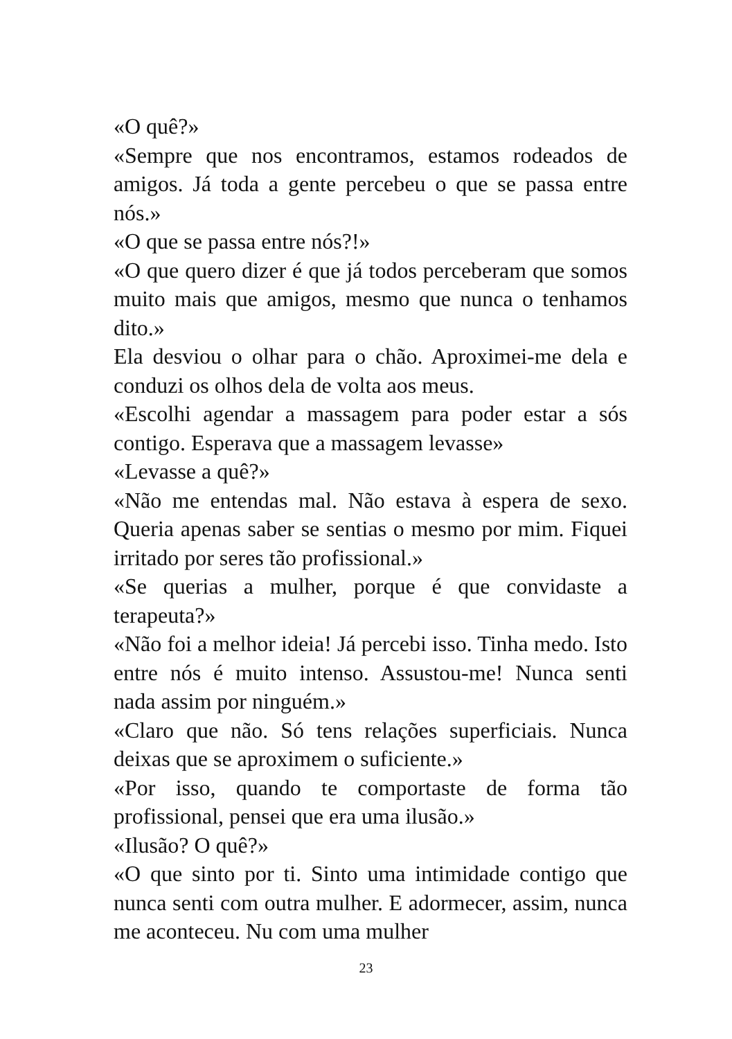«O quê?»
«Sempre que nos encontramos, estamos rodeados de amigos. Já toda a gente percebeu o que se passa entre nós.»
«O que se passa entre nós?!»
«O que quero dizer é que já todos perceberam que somos muito mais que amigos, mesmo que nunca o tenhamos dito.»
Ela desviou o olhar para o chão. Aproximei-me dela e conduzi os olhos dela de volta aos meus.
«Escolhi agendar a massagem para poder estar a sós contigo. Esperava que a massagem levasse»
«Levasse a quê?»
«Não me entendas mal. Não estava à espera de sexo. Queria apenas saber se sentias o mesmo por mim. Fiquei irritado por seres tão profissional.»
«Se querias a mulher, porque é que convidaste a terapeuta?»
«Não foi a melhor ideia! Já percebi isso. Tinha medo. Isto entre nós é muito intenso. Assustou-me! Nunca senti nada assim por ninguém.»
«Claro que não. Só tens relações superficiais. Nunca deixas que se aproximem o suficiente.»
«Por isso, quando te comportaste de forma tão profissional, pensei que era uma ilusão.»
«Ilusão? O quê?»
«O que sinto por ti. Sinto uma intimidade contigo que nunca senti com outra mulher. E adormecer, assim, nunca me aconteceu. Nu com uma mulher
23